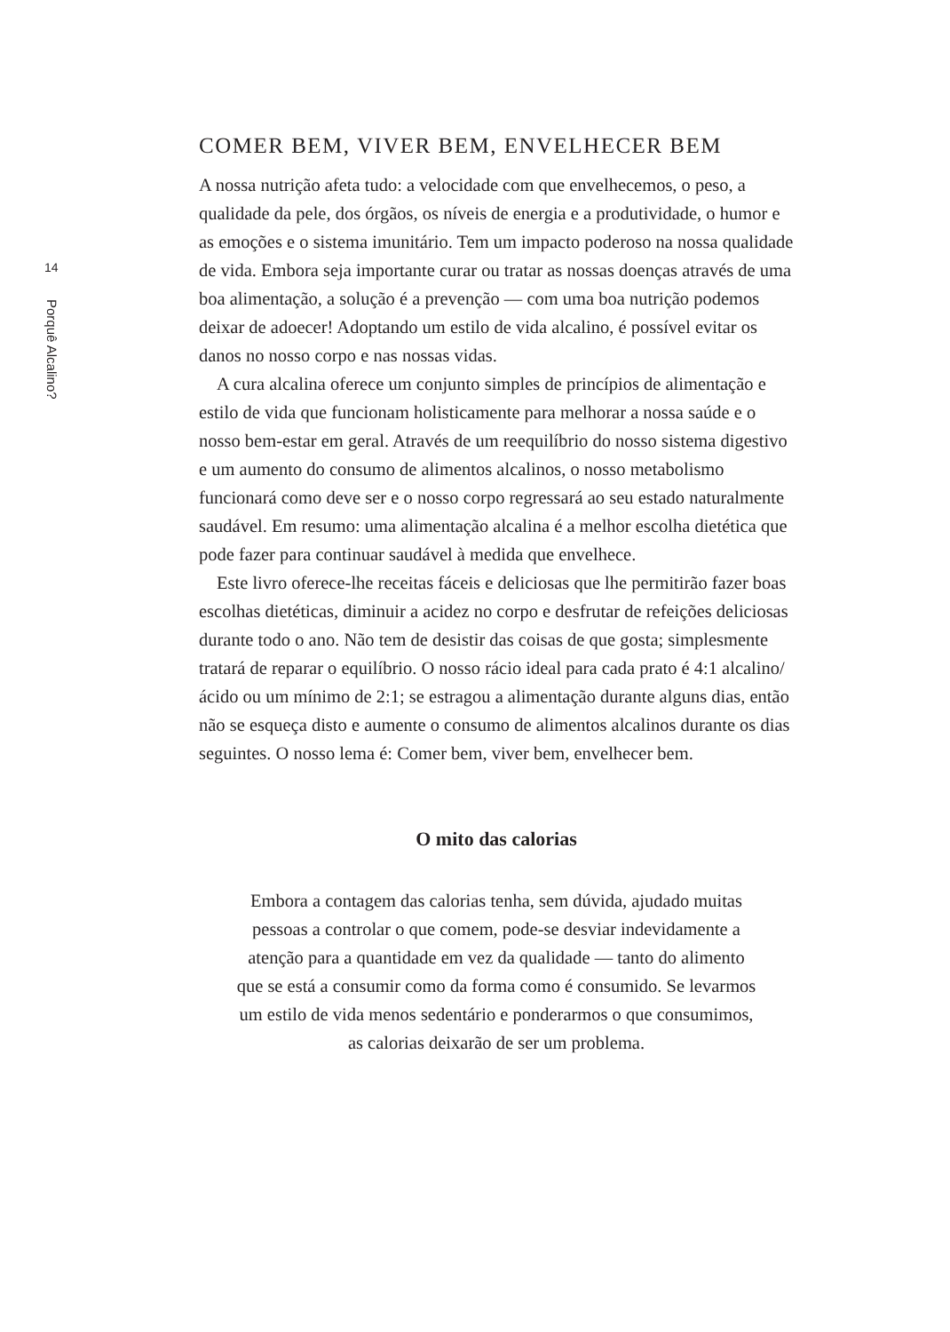14
Porquê Alcalino?
COMER BEM, VIVER BEM, ENVELHECER BEM
A nossa nutrição afeta tudo: a velocidade com que envelhecemos, o peso, a qualidade da pele, dos órgãos, os níveis de energia e a produtividade, o humor e as emoções e o sistema imunitário. Tem um impacto poderoso na nossa qualidade de vida. Embora seja importante curar ou tratar as nossas doenças através de uma boa alimentação, a solução é a prevenção — com uma boa nutrição podemos deixar de adoecer! Adoptando um estilo de vida alcalino, é possível evitar os danos no nosso corpo e nas nossas vidas.
A cura alcalina oferece um conjunto simples de princípios de alimentação e estilo de vida que funcionam holisticamente para melhorar a nossa saúde e o nosso bem-estar em geral. Através de um reequilíbrio do nosso sistema digestivo e um aumento do consumo de alimentos alcalinos, o nosso metabolismo funcionará como deve ser e o nosso corpo regressará ao seu estado naturalmente saudável. Em resumo: uma alimentação alcalina é a melhor escolha dietética que pode fazer para continuar saudável à medida que envelhece.
Este livro oferece-lhe receitas fáceis e deliciosas que lhe permitirão fazer boas escolhas dietéticas, diminuir a acidez no corpo e desfrutar de refeições deliciosas durante todo o ano. Não tem de desistir das coisas de que gosta; simplesmente tratará de reparar o equilíbrio. O nosso rácio ideal para cada prato é 4:1 alcalino/ácido ou um mínimo de 2:1; se estragou a alimentação durante alguns dias, então não se esqueça disto e aumente o consumo de alimentos alcalinos durante os dias seguintes. O nosso lema é: Comer bem, viver bem, envelhecer bem.
O mito das calorias
Embora a contagem das calorias tenha, sem dúvida, ajudado muitas pessoas a controlar o que comem, pode-se desviar indevidamente a atenção para a quantidade em vez da qualidade — tanto do alimento que se está a consumir como da forma como é consumido. Se levarmos um estilo de vida menos sedentário e ponderarmos o que consumimos, as calorias deixarão de ser um problema.